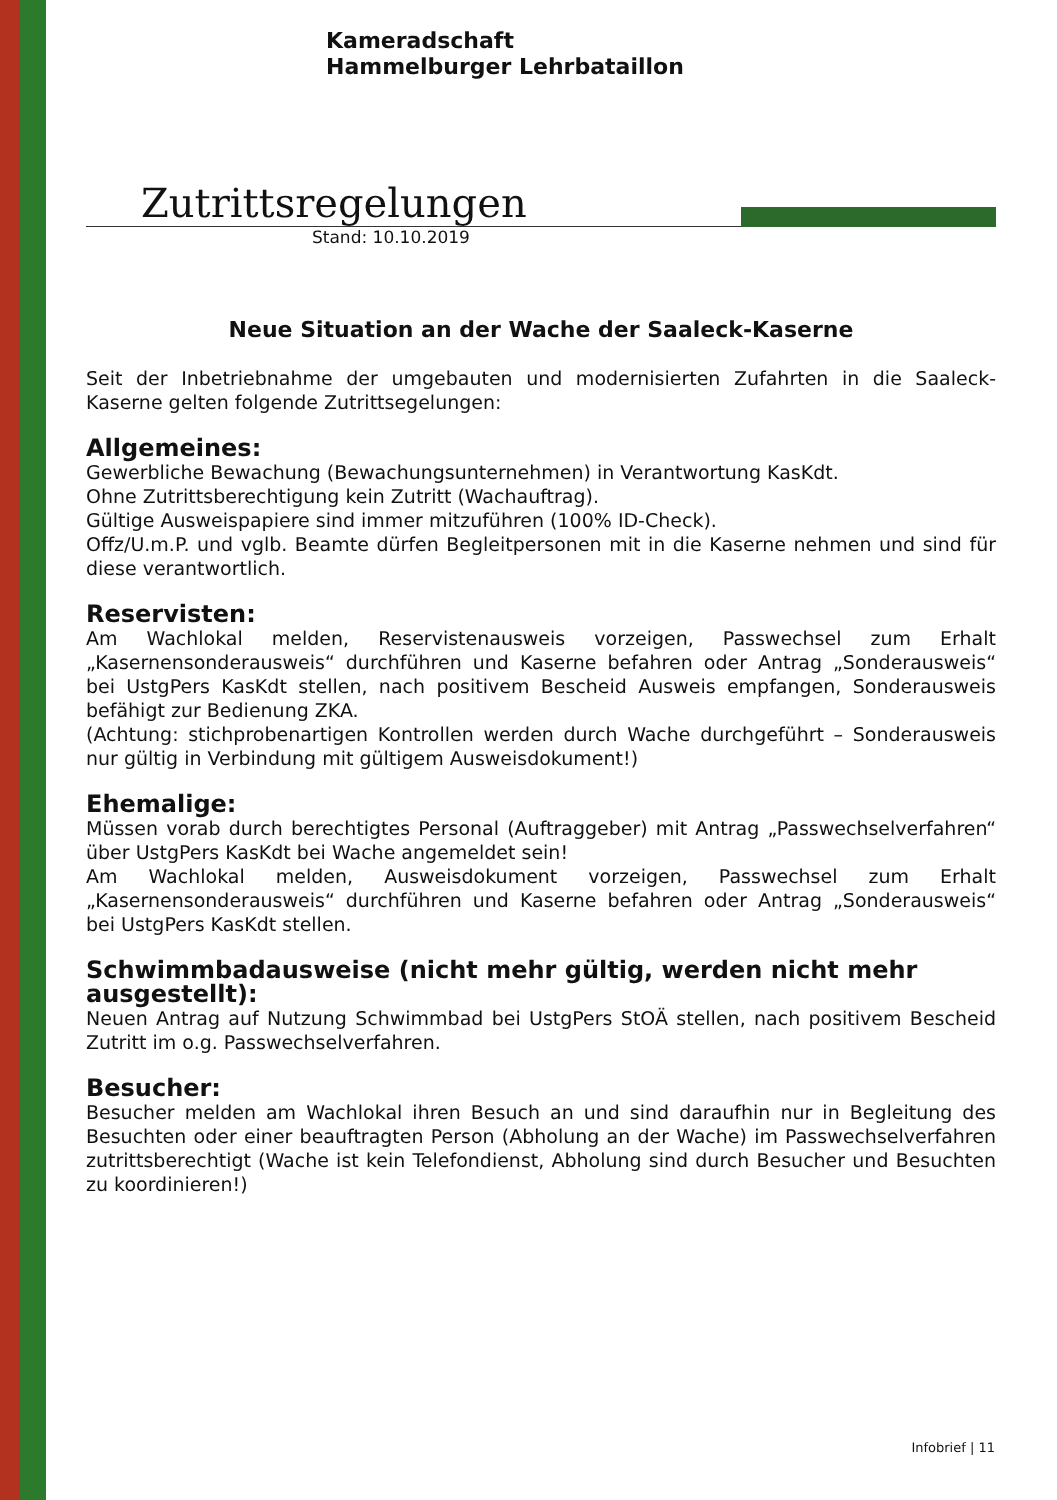Kameradschaft
Hammelburger Lehrbataillon
Zutrittsregelungen
Stand: 10.10.2019
Neue Situation an der Wache der Saaleck-Kaserne
Seit der Inbetriebnahme der umgebauten und modernisierten Zufahrten in die Saaleck-Kaserne gelten folgende Zutrittsegelungen:
Allgemeines:
Gewerbliche Bewachung (Bewachungsunternehmen) in Verantwortung KasKdt.
Ohne Zutrittsberechtigung kein Zutritt (Wachauftrag).
Gültige Ausweispapiere sind immer mitzuführen (100% ID-Check).
Offz/U.m.P. und vglb. Beamte dürfen Begleitpersonen mit in die Kaserne nehmen und sind für diese verantwortlich.
Reservisten:
Am Wachlokal melden, Reservistenausweis vorzeigen, Passwechsel zum Erhalt „Kasernensonderausweis“ durchführen und Kaserne befahren oder Antrag „Sonderausweis“ bei UstgPers KasKdt stellen, nach positivem Bescheid Ausweis empfangen, Sonderausweis befähigt zur Bedienung ZKA.
(Achtung: stichprobenartigen Kontrollen werden durch Wache durchgeführt – Sonderausweis nur gültig in Verbindung mit gültigem Ausweisdokument!)
Ehemalige:
Müssen vorab durch berechtigtes Personal (Auftraggeber) mit Antrag „Passwechselverfahren“ über UstgPers KasKdt bei Wache angemeldet sein!
Am Wachlokal melden, Ausweisdokument vorzeigen, Passwechsel zum Erhalt „Kasernensonderausweis“ durchführen und Kaserne befahren oder Antrag „Sonderausweis“ bei UstgPers KasKdt stellen.
Schwimmbadausweise (nicht mehr gültig, werden nicht mehr ausgestellt):
Neuen Antrag auf Nutzung Schwimmbad bei UstgPers StOÄ stellen, nach positivem Bescheid Zutritt im o.g. Passwechselverfahren.
Besucher:
Besucher melden am Wachlokal ihren Besuch an und sind daraufhin nur in Begleitung des Besuchten oder einer beauftragten Person (Abholung an der Wache) im Passwechselverfahren zutrittsberechtigt (Wache ist kein Telefondienst, Abholung sind durch Besucher und Besuchten zu koordinieren!)
Infobrief | 11